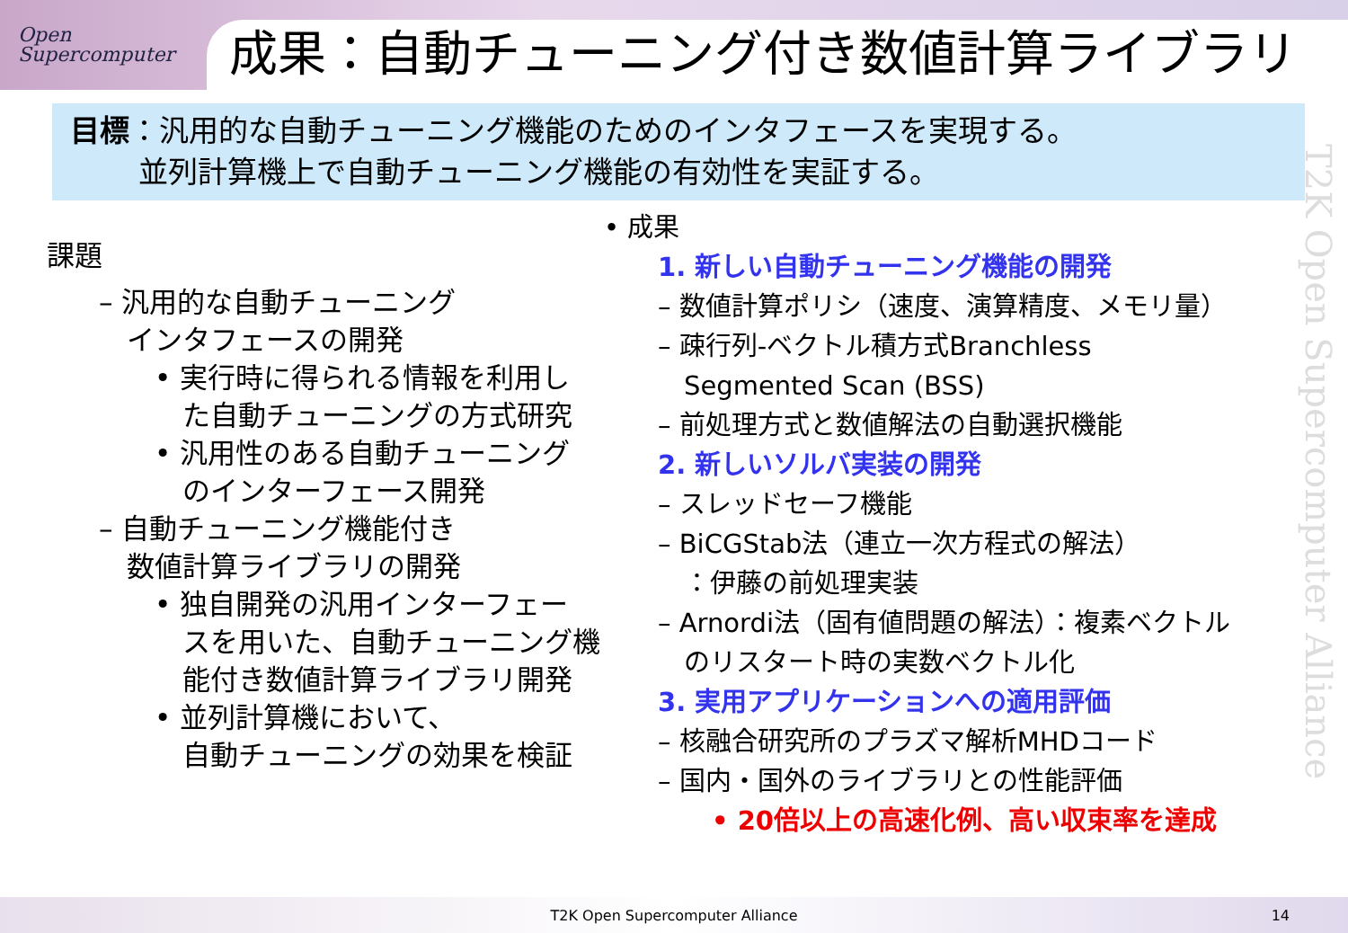Open
Supercomputer
成果：自動チューニング付き数値計算ライブラリ
目標：汎用的な自動チューニング機能のためのインタフェースを実現する。
　　 並列計算機上で自動チューニング機能の有効性を実証する。
課題
– 汎用的な自動チューニング
　インタフェースの開発
• 実行時に得られる情報を利用し
　た自動チューニングの方式研究
• 汎用性のある自動チューニング
　のインターフェース開発
– 自動チューニング機能付き
　数値計算ライブラリの開発
• 独自開発の汎用インターフェー
　スを用いた、自動チューニング機
　能付き数値計算ライブラリ開発
• 並列計算機において、
　自動チューニングの効果を検証
• 成果
1. 新しい自動チューニング機能の開発
– 数値計算ポリシ（速度、演算精度、メモリ量）
– 疎行列-ベクトル積方式Branchless
　Segmented Scan (BSS)
– 前処理方式と数値解法の自動選択機能
2. 新しいソルバ実装の開発
– スレッドセーフ機能
– BiCGStab法（連立一次方程式の解法）
　：伊藤の前処理実装
– Arnordi法（固有値問題の解法）：複素ベクトル
　のリスタート時の実数ベクトル化
3. 実用アプリケーションへの適用評価
– 核融合研究所のプラズマ解析MHDコード
– 国内・国外のライブラリとの性能評価
• 20倍以上の高速化例、高い収束率を達成
T2K Open Supercomputer Alliance
T2K Open Supercomputer Alliance
14